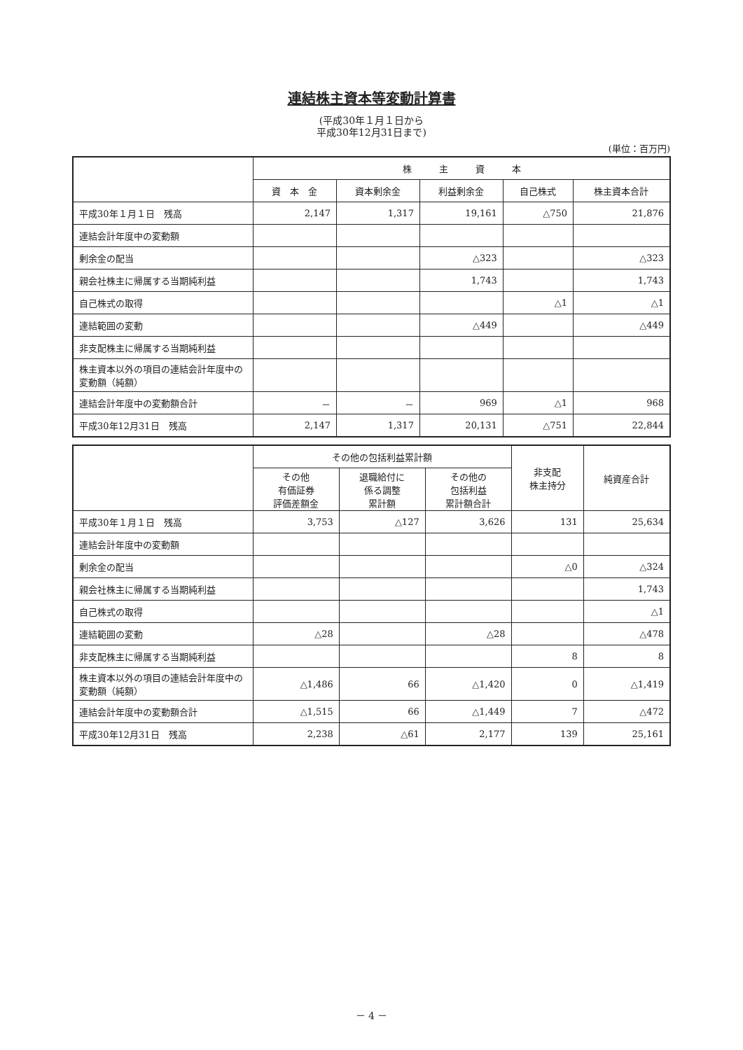連結株主資本等変動計算書
(平成30年１月１日から
平成30年12月31日まで)
(単位：百万円)
| | 株 主 資 本 | | | | |
| --- | --- | --- | --- | --- | --- |
| | 資 本 金 | 資本剰余金 | 利益剰余金 | 自己株式 | 株主資本合計 |
| 平成30年１月１日 残高 | 2,147 | 1,317 | 19,161 | △750 | 21,876 |
| 連結会計年度中の変動額 | | | | | |
| 剰余金の配当 | | | △323 | | △323 |
| 親会社株主に帰属する当期純利益 | | | 1,743 | | 1,743 |
| 自己株式の取得 | | | | △1 | △1 |
| 連結範囲の変動 | | | △449 | | △449 |
| 非支配株主に帰属する当期純利益 | | | | | |
| 株主資本以外の項目の連結会計年度中の変動額（純額） | | | | | |
| 連結会計年度中の変動額合計 | － | － | 969 | △1 | 968 |
| 平成30年12月31日 残高 | 2,147 | 1,317 | 20,131 | △751 | 22,844 |
| | その他の包括利益累計額 | | | 非支配 株主持分 | 純資産合計 |
| --- | --- | --- | --- | --- | --- |
| | その他 有価証券 評価差額金 | 退職給付に 係る調整 累計額 | その他の 包括利益 累計額合計 | | |
| 平成30年１月１日 残高 | 3,753 | △127 | 3,626 | 131 | 25,634 |
| 連結会計年度中の変動額 | | | | | |
| 剰余金の配当 | | | | △0 | △324 |
| 親会社株主に帰属する当期純利益 | | | | | 1,743 |
| 自己株式の取得 | | | | | △1 |
| 連結範囲の変動 | △28 | | △28 | | △478 |
| 非支配株主に帰属する当期純利益 | | | | 8 | 8 |
| 株主資本以外の項目の連結会計年度中の変動額（純額） | △1,486 | 66 | △1,420 | 0 | △1,419 |
| 連結会計年度中の変動額合計 | △1,515 | 66 | △1,449 | 7 | △472 |
| 平成30年12月31日 残高 | 2,238 | △61 | 2,177 | 139 | 25,161 |
－ 4 －